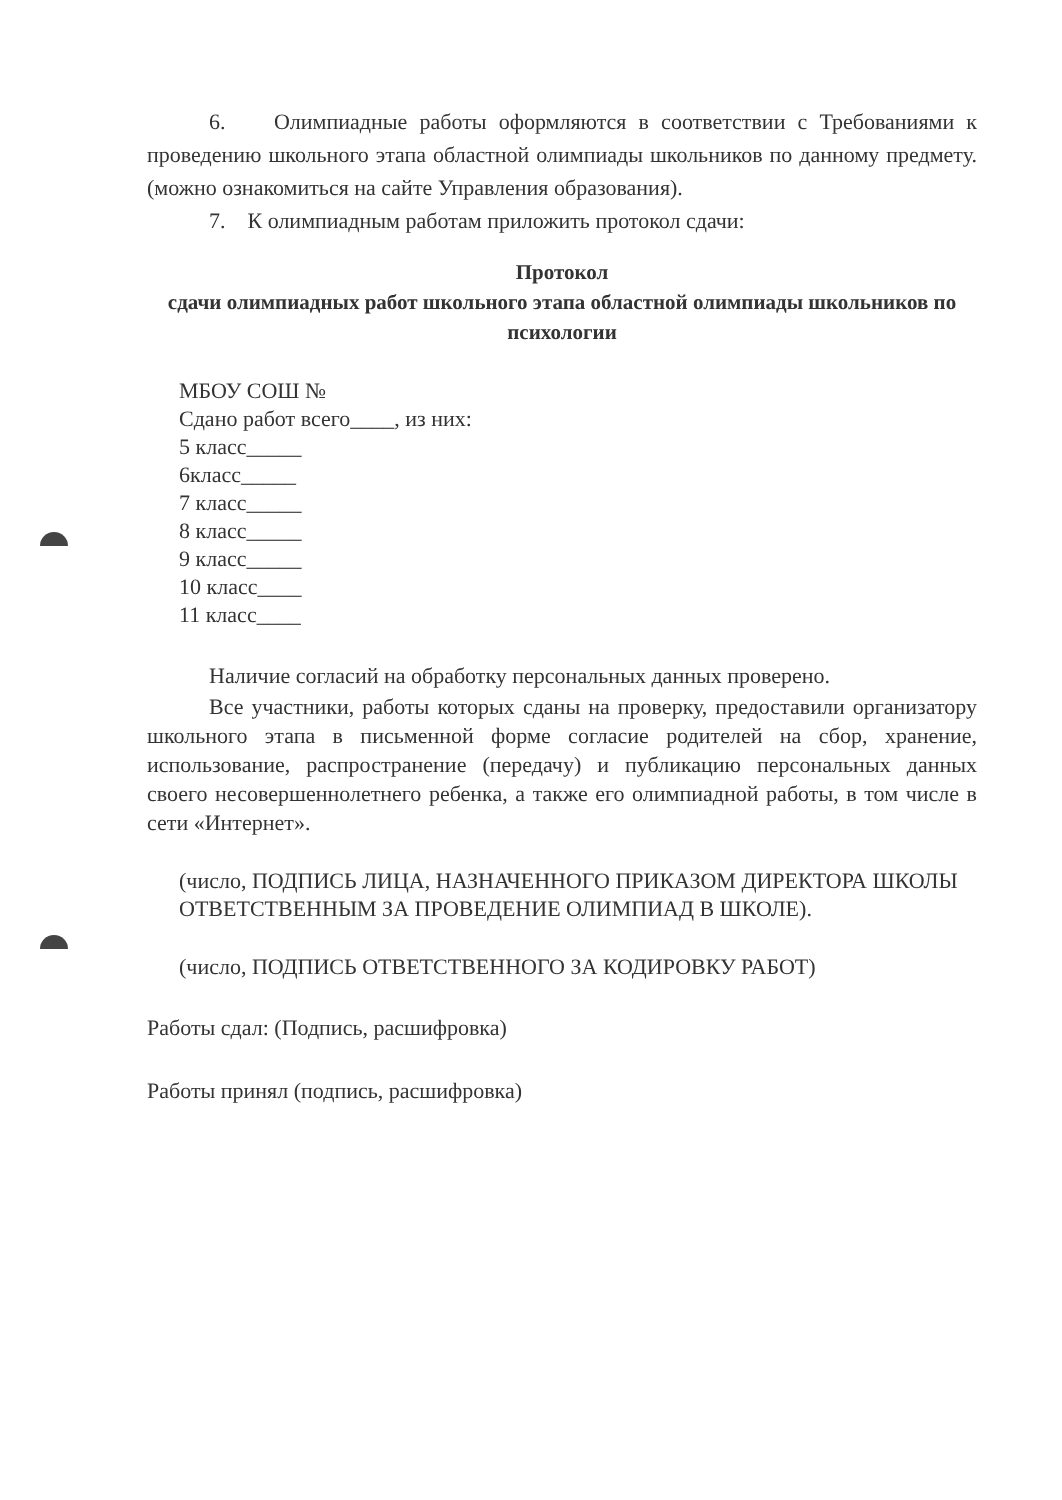6. Олимпиадные работы оформляются в соответствии с Требованиями к проведению школьного этапа областной олимпиады школьников по данному предмету. (можно ознакомиться на сайте Управления образования).
7. К олимпиадным работам приложить протокол сдачи:
Протокол
сдачи олимпиадных работ школьного этапа областной олимпиады школьников по психологии
МБОУ СОШ №
Сдано работ всего____, из них:
5 класс_____
6класс_____
7 класс_____
8 класс_____
9 класс_____
10 класс____
11 класс____
Наличие согласий на обработку персональных данных проверено.
Все участники, работы которых сданы на проверку, предоставили организатору школьного этапа в письменной форме согласие родителей на сбор, хранение, использование, распространение (передачу) и публикацию персональных данных своего несовершеннолетнего ребенка, а также его олимпиадной работы, в том числе в сети «Интернет».
(число, ПОДПИСЬ ЛИЦА, НАЗНАЧЕННОГО ПРИКАЗОМ ДИРЕКТОРА ШКОЛЫ ОТВЕТСТВЕННЫМ ЗА ПРОВЕДЕНИЕ ОЛИМПИАД В ШКОЛЕ).
(число, ПОДПИСЬ ОТВЕТСТВЕННОГО ЗА КОДИРОВКУ РАБОТ)
Работы сдал: (Подпись, расшифровка)
Работы принял (подпись, расшифровка)